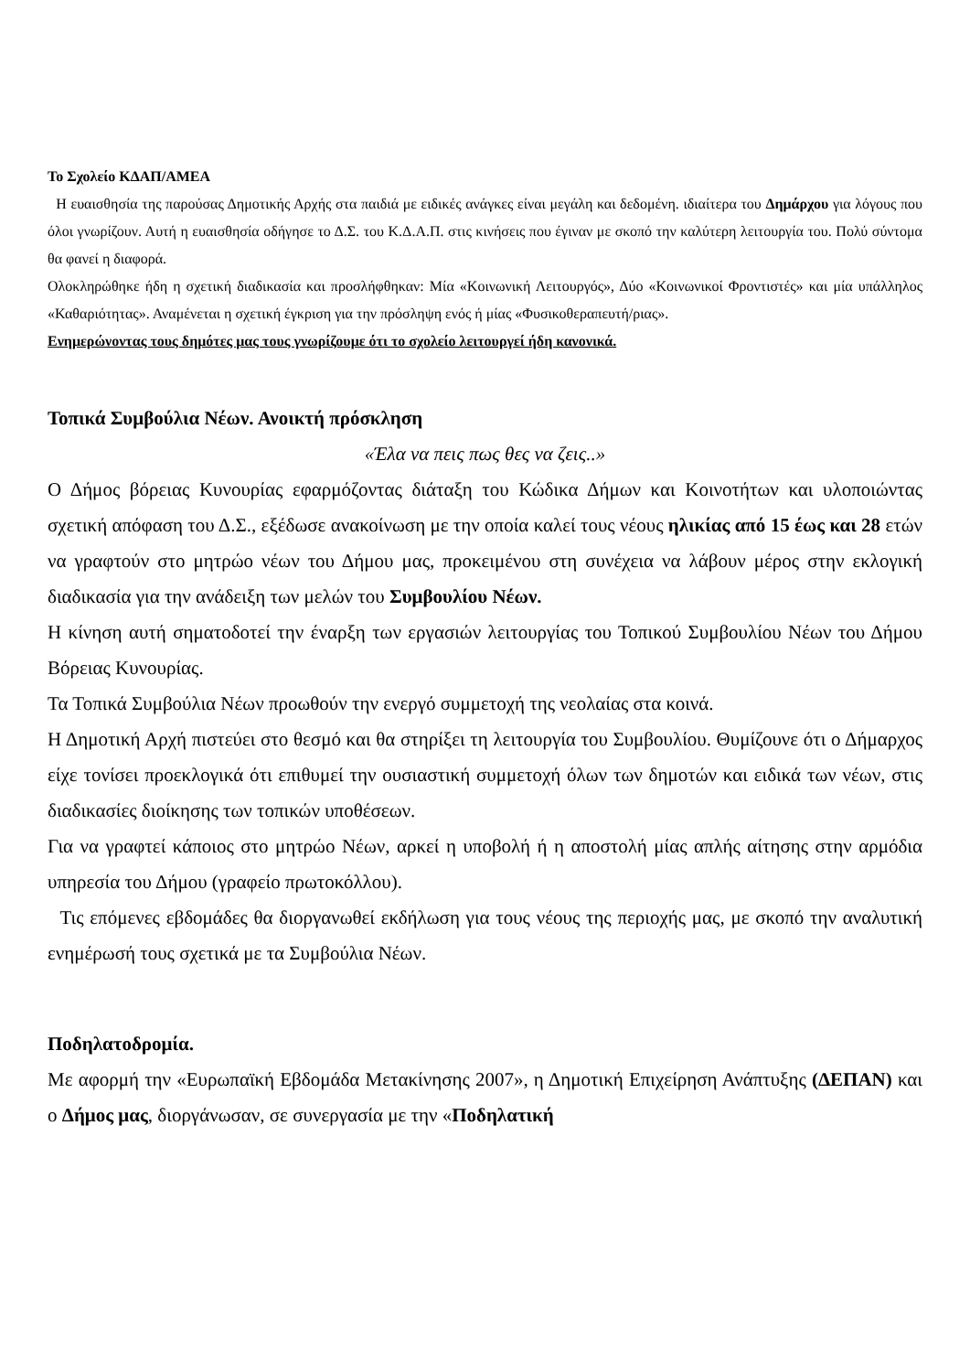Το Σχολείο ΚΔΑΠ/ΑΜΕΑ
Η ευαισθησία της παρούσας Δημοτικής Αρχής στα παιδιά με ειδικές ανάγκες είναι μεγάλη και δεδομένη. ιδιαίτερα του Δημάρχου για λόγους που όλοι γνωρίζουν. Αυτή η ευαισθησία οδήγησε το Δ.Σ. του Κ.Δ.Α.Π. στις κινήσεις που έγιναν με σκοπό την καλύτερη λειτουργία του. Πολύ σύντομα θα φανεί η διαφορά.
Ολοκληρώθηκε ήδη η σχετική διαδικασία και προσλήφθηκαν: Μία «Κοινωνική Λειτουργός», Δύο «Κοινωνικοί Φροντιστές» και μία υπάλληλος «Καθαριότητας». Αναμένεται η σχετική έγκριση για την πρόσληψη ενός ή μίας «Φυσικοθεραπευτή/ριας».
Ενημερώνοντας τους δημότες μας τους γνωρίζουμε ότι το σχολείο λειτουργεί ήδη κανονικά.
Τοπικά Συμβούλια Νέων. Ανοικτή πρόσκληση
«Έλα να πεις πως θες να ζεις..»
Ο Δήμος βόρειας Κυνουρίας εφαρμόζοντας διάταξη του Κώδικα Δήμων και Κοινοτήτων και υλοποιώντας σχετική απόφαση του Δ.Σ., εξέδωσε ανακοίνωση με την οποία καλεί τους νέους ηλικίας από 15 έως και 28 ετών να γραφτούν στο μητρώο νέων του Δήμου μας, προκειμένου στη συνέχεια να λάβουν μέρος στην εκλογική διαδικασία για την ανάδειξη των μελών του Συμβουλίου Νέων.
Η κίνηση αυτή σηματοδοτεί την έναρξη των εργασιών λειτουργίας του Τοπικού Συμβουλίου Νέων του Δήμου Βόρειας Κυνουρίας.
Τα Τοπικά Συμβούλια Νέων προωθούν την ενεργό συμμετοχή της νεολαίας στα κοινά.
Η Δημοτική Αρχή πιστεύει στο θεσμό και θα στηρίξει τη λειτουργία του Συμβουλίου. Θυμίζουνε ότι ο Δήμαρχος είχε τονίσει προεκλογικά ότι επιθυμεί την ουσιαστική συμμετοχή όλων των δημοτών και ειδικά των νέων, στις διαδικασίες διοίκησης των τοπικών υποθέσεων.
Για να γραφτεί κάποιος στο μητρώο Νέων, αρκεί η υποβολή ή η αποστολή μίας απλής αίτησης στην αρμόδια υπηρεσία του Δήμου (γραφείο πρωτοκόλλου).
Τις επόμενες εβδομάδες θα διοργανωθεί εκδήλωση για τους νέους της περιοχής μας, με σκοπό την αναλυτική ενημέρωσή τους σχετικά με τα Συμβούλια Νέων.
Ποδηλατοδρομία.
Με αφορμή την «Ευρωπαϊκή Εβδομάδα Μετακίνησης 2007», η Δημοτική Επιχείρηση Ανάπτυξης (ΔΕΠΑΝ) και ο Δήμος μας, διοργάνωσαν, σε συνεργασία με την «Ποδηλατική